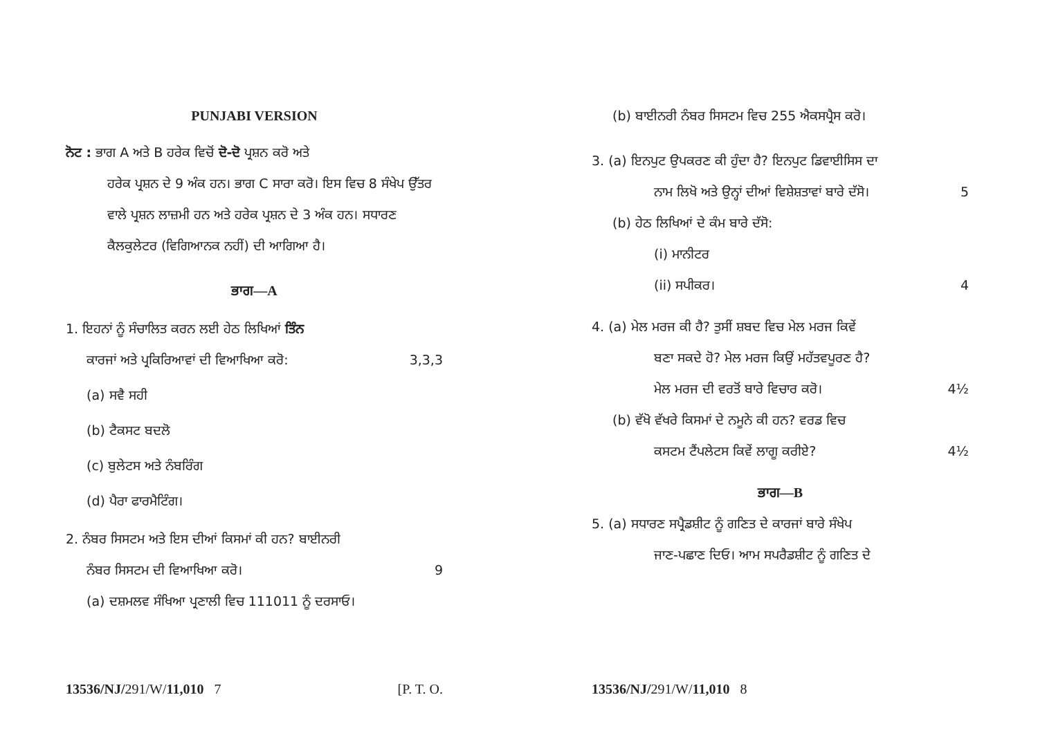PUNJABI VERSION
ਨੋਟ : ਭਾਗ A ਅਤੇ B ਹਰੇਕ ਵਿਚੋਂ ਦੋ-ਦੋ ਪ੍ਰਸ਼ਨ ਕਰੋ ਅਤੇ
ਹਰੇਕ ਪ੍ਰਸ਼ਨ ਦੇ 9 ਅੰਕ ਹਨ। ਭਾਗ C ਸਾਰਾ ਕਰੋ। ਇਸ ਵਿਚ 8 ਸੰਖੇਪ ਉੱਤਰ ਵਾਲੇ ਪ੍ਰਸ਼ਨ ਲਾਜ਼ਮੀ ਹਨ ਅਤੇ ਹਰੇਕ ਪ੍ਰਸ਼ਨ ਦੇ 3 ਅੰਕ ਹਨ। ਸਧਾਰਣ ਕੈਲਕੁਲੇਟਰ (ਵਿਗਿਆਨਕ ਨਹੀਂ) ਦੀ ਆਗਿਆ ਹੈ।
ਭਾਗ—A
1. ਇਹਨਾਂ ਨੂੰ ਸੰਚਾਲਿਤ ਕਰਨ ਲਈ ਹੇਠ ਲਿਖਿਆਂ ਤਿੰਨ
ਕਾਰਜਾਂ ਅਤੇ ਪ੍ਰਕਿਰਿਆਵਾਂ ਦੀ ਵਿਆਖਿਆ ਕਰੋ: 3,3,3
(a) ਸਵੈ ਸਹੀ
(b) ਟੈਕਸਟ ਬਦਲੋ
(c) ਬੁਲੇਟਸ ਅਤੇ ਨੰਬਰਿੰਗ
(d) ਪੈਰਾ ਫਾਰਮੈਟਿੰਗ।
2. ਨੰਬਰ ਸਿਸਟਮ ਅਤੇ ਇਸ ਦੀਆਂ ਕਿਸਮਾਂ ਕੀ ਹਨ? ਬਾਈਨਰੀ
ਨੰਬਰ ਸਿਸਟਮ ਦੀ ਵਿਆਖਿਆ ਕਰੋ। 9
(a) ਦਸ਼ਮਲਵ ਸੰਖਿਆ ਪ੍ਰਣਾਲੀ ਵਿਚ 111011 ਨੂੰ ਦਰਸਾਓ।
13536/NJ/291/W/11,010 7 [P. T. O.
(b) ਬਾਈਨਰੀ ਨੰਬਰ ਸਿਸਟਮ ਵਿਚ 255 ਐਕਸਪ੍ਰੈਸ ਕਰੋ।
3. (a) ਇਨਪੁਟ ਉਪਕਰਣ ਕੀ ਹੁੰਦਾ ਹੈ? ਇਨਪੁਟ ਡਿਵਾਈਸਿਸ ਦਾ
ਨਾਮ ਲਿਖੋ ਅਤੇ ਉਨ੍ਹਾਂ ਦੀਆਂ ਵਿਸ਼ੇਸ਼ਤਾਵਾਂ ਬਾਰੇ ਦੱਸੋ। 5
(b) ਹੇਠ ਲਿਖਿਆਂ ਦੇ ਕੰਮ ਬਾਰੇ ਦੱਸੋ:
(i) ਮਾਨੀਟਰ
(ii) ਸਪੀਕਰ। 4
4. (a) ਮੇਲ ਮਰਜ ਕੀ ਹੈ? ਤੁਸੀਂ ਸ਼ਬਦ ਵਿਚ ਮੇਲ ਮਰਜ ਕਿਵੇਂ
ਬਣਾ ਸਕਦੇ ਹੋ? ਮੇਲ ਮਰਜ ਕਿਉਂ ਮਹੱਤਵਪੂਰਣ ਹੈ?
ਮੇਲ ਮਰਜ ਦੀ ਵਰਤੋਂ ਬਾਰੇ ਵਿਚਾਰ ਕਰੋ। 4½
(b) ਵੱਖੋ ਵੱਖਰੇ ਕਿਸਮਾਂ ਦੇ ਨਮੂਨੇ ਕੀ ਹਨ? ਵਰਡ ਵਿਚ
ਕਸਟਮ ਟੈਂਪਲੇਟਸ ਕਿਵੇਂ ਲਾਗੂ ਕਰੀਏ? 4½
ਭਾਗ—B
5. (a) ਸਧਾਰਣ ਸਪ੍ਰੈਡਸ਼ੀਟ ਨੂੰ ਗਣਿਤ ਦੇ ਕਾਰਜਾਂ ਬਾਰੇ ਸੰਖੇਪ
ਜਾਣ-ਪਛਾਣ ਦਿਓ। ਆਮ ਸਪਰੈਡਸ਼ੀਟ ਨੂੰ ਗਣਿਤ ਦੇ
13536/NJ/291/W/11,010 8